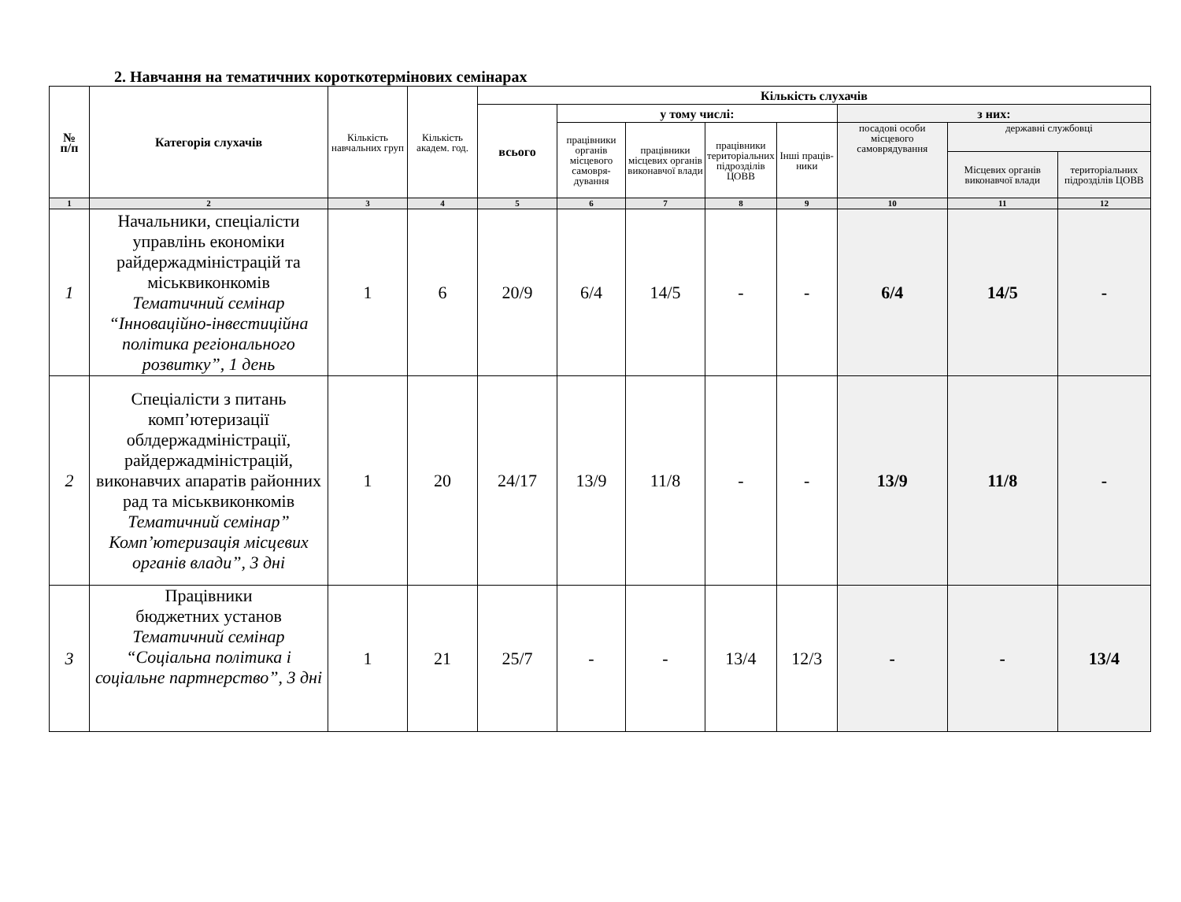2. Навчання на тематичних короткотермінових семінарах
| № п/п | Категорія слухачів | Кількість навчальних груп | Кількість академ. год. | Кількість слухачів | | | | | | | |
| --- | --- | --- | --- | --- | --- | --- | --- | --- | --- | --- | --- |
| | | | | всього | у тому числі: | | | | з них: | | |
| | | | | | працівники органів місцевого самовря-дування | працівники місцевих органів виконавчої влади | працівники територіальних підрозділів ЦОВВ | Інші праців-ники | посадові особи місцевого самоврядування | державні службовці | |
| | | | | | | | | | | Місцевих органів виконавчої влади | територіальних підрозділів ЦОВВ |
| 1 | 2 | 3 | 4 | 5 | 6 | 7 | 8 | 9 | 10 | 11 | 12 |
| 1 | Начальники, спеціалісти управлінь економіки райдержадміністрацій та міськвиконкомів Тематичний семінар “Інноваційно-інвестиційна політика регіонального розвитку”, 1 день | 1 | 6 | 20/9 | 6/4 | 14/5 | - | - | 6/4 | 14/5 | - |
| 2 | Спеціалісти з питань комп’ютеризації облдержадміністрації, райдержадміністрацій, виконавчих апаратів районних рад та міськвиконкомів Тематичний семінар” Комп’ютеризація місцевих органів влади”, 3 дні | 1 | 20 | 24/17 | 13/9 | 11/8 | - | - | 13/9 | 11/8 | - |
| 3 | Працівники бюджетних установ Тематичний семінар “Соціальна політика і соціальне партнерство”, 3 дні | 1 | 21 | 25/7 | - | - | 13/4 | 12/3 | - | - | 13/4 |